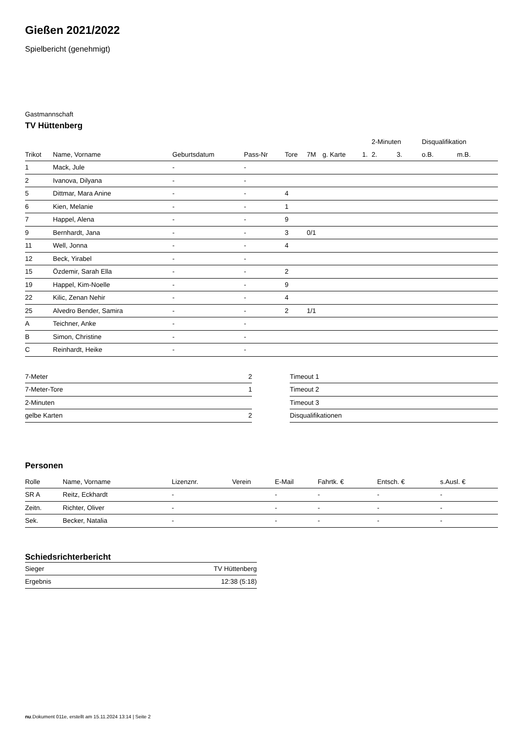Gießen 2021/2022
Spielbericht (genehmigt)
Gastmannschaft
TV Hüttenberg
| | | | | | | | | 2-Minuten | | | Disqualifikation | |
| --- | --- | --- | --- | --- | --- | --- | --- | --- | --- | --- | --- | --- |
| Trikot | Name, Vorname | Geburtsdatum | Pass-Nr | Tore | 7M | g. Karte | 1. | 2. | 3. | | o.B. | m.B. |
| 1 | Mack, Jule | - | - | | | | | | | | | |
| 2 | Ivanova, Dilyana | - | - | | | | | | | | | |
| 5 | Dittmar, Mara Anine | - | - | 4 | | | | | | | | |
| 6 | Kien, Melanie | - | - | 1 | | | | | | | | |
| 7 | Happel, Alena | - | - | 9 | | | | | | | | |
| 9 | Bernhardt, Jana | - | - | 3 | 0/1 | | | | | | | |
| 11 | Well, Jonna | - | - | 4 | | | | | | | | |
| 12 | Beck, Yirabel | - | - | | | | | | | | | |
| 15 | Özdemir, Sarah Ella | - | - | 2 | | | | | | | | |
| 19 | Happel, Kim-Noelle | - | - | 9 | | | | | | | | |
| 22 | Kilic, Zenan Nehir | - | - | 4 | | | | | | | | |
| 25 | Alvedro Bender, Samira | - | - | 2 | 1/1 | | | | | | | |
| A | Teichner, Anke | - | - | | | | | | | | | |
| B | Simon, Christine | - | - | | | | | | | | | |
| C | Reinhardt, Heike | - | - | | | | | | | | | |
| 7-Meter | 2 |
| 7-Meter-Tore | 1 |
| 2-Minuten | |
| gelbe Karten | 2 |
| Timeout 1 |
| Timeout 2 |
| Timeout 3 |
| Disqualifikationen |
Personen
| Rolle | Name, Vorname | Lizenznr. | Verein | E-Mail | Fahrtk. € | Entsch. € | s.Ausl. € |
| --- | --- | --- | --- | --- | --- | --- | --- |
| SR A | Reitz, Eckhardt | - | | - | - | - | - |
| Zeitn. | Richter, Oliver | - | | - | - | - | - |
| Sek. | Becker, Natalia | - | | - | - | - | - |
Schiedsrichterbericht
| Sieger | TV Hüttenberg |
| Ergebnis | 12:38 (5:18) |
nu.Dokument 011e, erstellt am 15.11.2024 13:14 | Seite 2